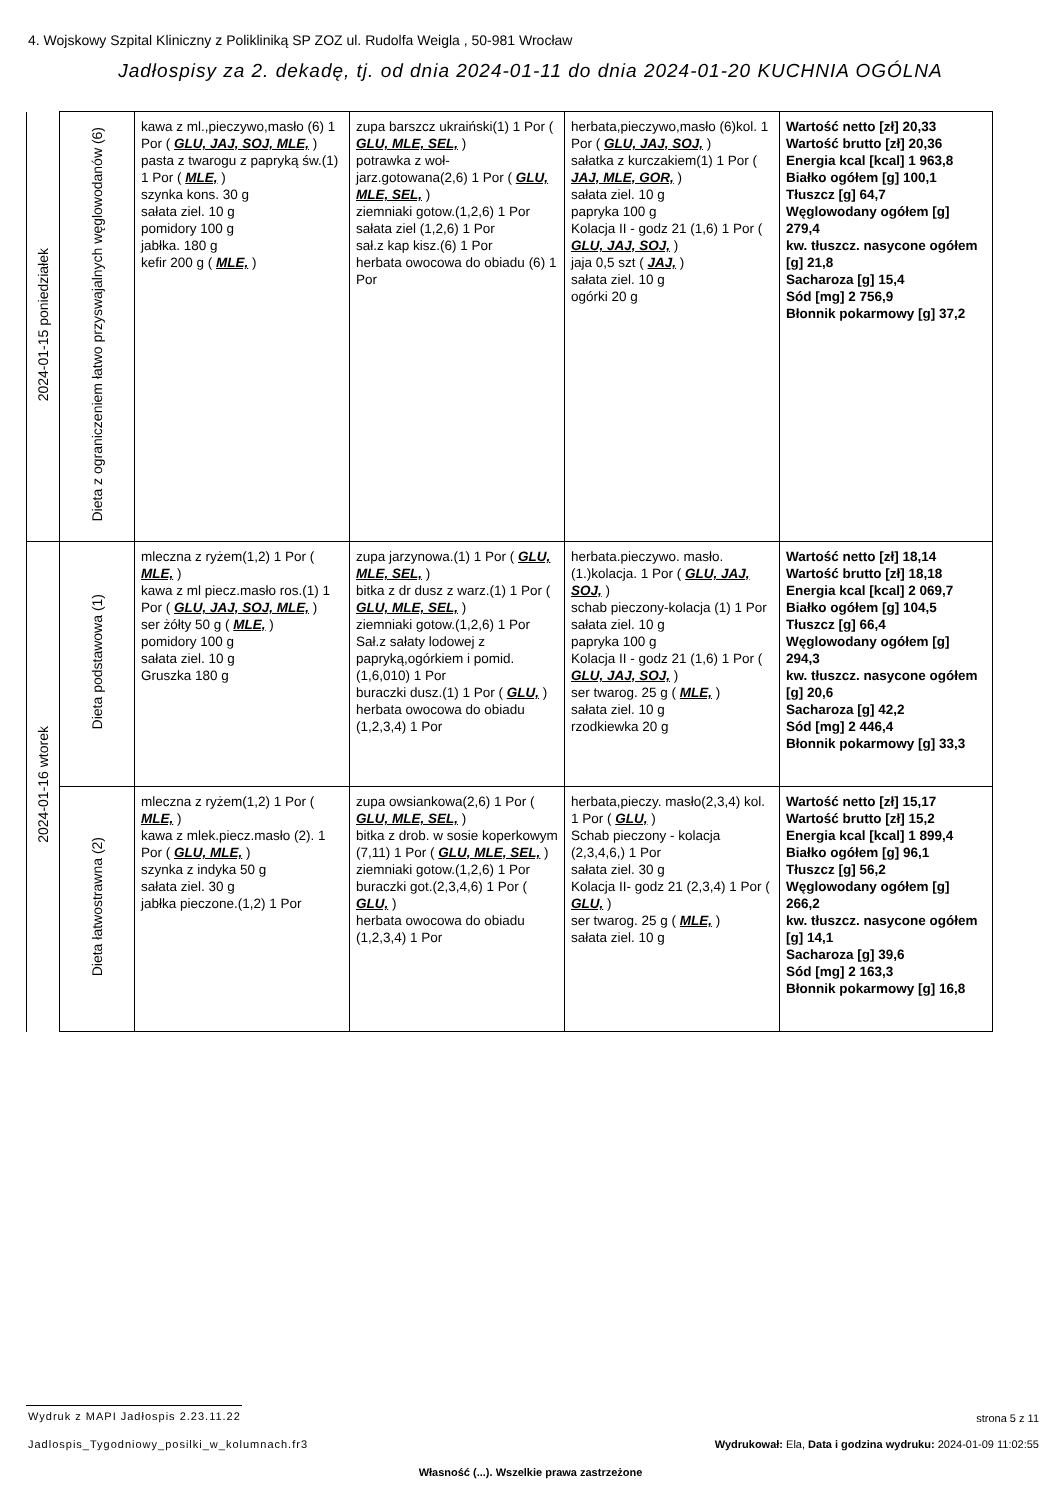4. Wojskowy Szpital Kliniczny z Polikliniką SP ZOZ ul. Rudolfa Weigla , 50-981 Wrocław
Jadłospisy za 2. dekadę, tj. od dnia 2024-01-11 do dnia 2024-01-20 KUCHNIA OGÓLNA
| 2024-01-15 poniedziałek | Dieta z ograniczeniem łatwo przyswajalnych węglowodanów (6) | kawa z ml.,pieczywo,masło (6) 1 Por ( GLU, JAJ, SOJ, MLE, ) pasta z twarogu z papryką św.(1) 1 Por ( MLE, ) szynka kons. 30 g sałata ziel. 10 g pomidory 100 g jabłka. 180 g kefir 200 g ( MLE, ) | zupa barszcz ukraiński(1) 1 Por ( GLU, MLE, SEL, ) potrawka z woł-jarz.gotowana(2,6) 1 Por ( GLU, MLE, SEL, ) ziemniaki gotow.(1,2,6) 1 Por sałata ziel (1,2,6) 1 Por sał.z kap kisz.(6) 1 Por herbata owocowa do obiadu (6) 1 Por | herbata,pieczywo,masło (6)kol. 1 Por ( GLU, JAJ, SOJ, ) sałatka z kurczakiem(1) 1 Por ( JAJ, MLE, GOR, ) sałata ziel. 10 g papryka 100 g Kolacja II - godz 21 (1,6) 1 Por ( GLU, JAJ, SOJ, ) jaja 0,5 szt ( JAJ, ) sałata ziel. 10 g ogórki 20 g | Wartość netto [zł] 20,33 Wartość brutto [zł] 20,36 Energia kcal [kcal] 1 963,8 Białko ogółem [g] 100,1 Tłuszcz [g] 64,7 Węglowodany ogółem [g] 279,4 kw. tłuszcz. nasycone ogółem [g] 21,8 Sacharoza [g] 15,4 Sód [mg] 2 756,9 Błonnik pokarmowy [g] 37,2 |
| 2024-01-16 wtorek | Dieta podstawowa (1) | mleczna z ryżem(1,2) 1 Por ( MLE, ) kawa z ml piecz.masło ros.(1) 1 Por ( GLU, JAJ, SOJ, MLE, ) ser żółty 50 g ( MLE, ) pomidory 100 g sałata ziel. 10 g Gruszka 180 g | zupa jarzynowa.(1) 1 Por ( GLU, MLE, SEL, ) bitka z dr dusz z warz.(1) 1 Por ( GLU, MLE, SEL, ) ziemniaki gotow.(1,2,6) 1 Por Sał.z sałaty lodowej z papryką,ogórkiem i pomid.(1,6,010) 1 Por buraczki dusz.(1) 1 Por ( GLU, ) herbata owocowa do obiadu (1,2,3,4) 1 Por | herbata.pieczywo. masło.(1.)kolacja. 1 Por ( GLU, JAJ, SOJ, ) schab pieczony-kolacja (1) 1 Por sałata ziel. 10 g papryka 100 g Kolacja II - godz 21 (1,6) 1 Por ( GLU, JAJ, SOJ, ) ser twarog. 25 g ( MLE, ) sałata ziel. 10 g rzodkiewka 20 g | Wartość netto [zł] 18,14 Wartość brutto [zł] 18,18 Energia kcal [kcal] 2 069,7 Białko ogółem [g] 104,5 Tłuszcz [g] 66,4 Węglowodany ogółem [g] 294,3 kw. tłuszcz. nasycone ogółem [g] 20,6 Sacharoza [g] 42,2 Sód [mg] 2 446,4 Błonnik pokarmowy [g] 33,3 |
| | Dieta łatwostrawna (2) | mleczna z ryżem(1,2) 1 Por ( MLE, ) kawa z mlek.piecz.masło (2). 1 Por ( GLU, MLE, ) szynka z indyka 50 g sałata ziel. 30 g jabłka pieczone.(1,2) 1 Por | zupa owsiankowa(2,6) 1 Por ( GLU, MLE, SEL, ) bitka z drob. w sosie koperkowym (7,11) 1 Por ( GLU, MLE, SEL, ) ziemniaki gotow.(1,2,6) 1 Por buraczki got.(2,3,4,6) 1 Por ( GLU, ) herbata owocowa do obiadu (1,2,3,4) 1 Por | herbata,pieczy. masło(2,3,4) kol. 1 Por ( GLU, ) Schab pieczony - kolacja (2,3,4,6,) 1 Por sałata ziel. 30 g Kolacja II- godz 21 (2,3,4) 1 Por ( GLU, ) ser twarog. 25 g ( MLE, ) sałata ziel. 10 g | Wartość netto [zł] 15,17 Wartość brutto [zł] 15,2 Energia kcal [kcal] 1 899,4 Białko ogółem [g] 96,1 Tłuszcz [g] 56,2 Węglowodany ogółem [g] 266,2 kw. tłuszcz. nasycone ogółem [g] 14,1 Sacharoza [g] 39,6 Sód [mg] 2 163,3 Błonnik pokarmowy [g] 16,8 |
Wydruk z MAPI Jadłospis 2.23.11.22
strona 5 z 11
Jadlospis_Tygodniowy_posilki_w_kolumnach.fr3
Wydrukował: Ela, Data i godzina wydruku: 2024-01-09 11:02:55
Własność (...). Wszelkie prawa zastrzeżone